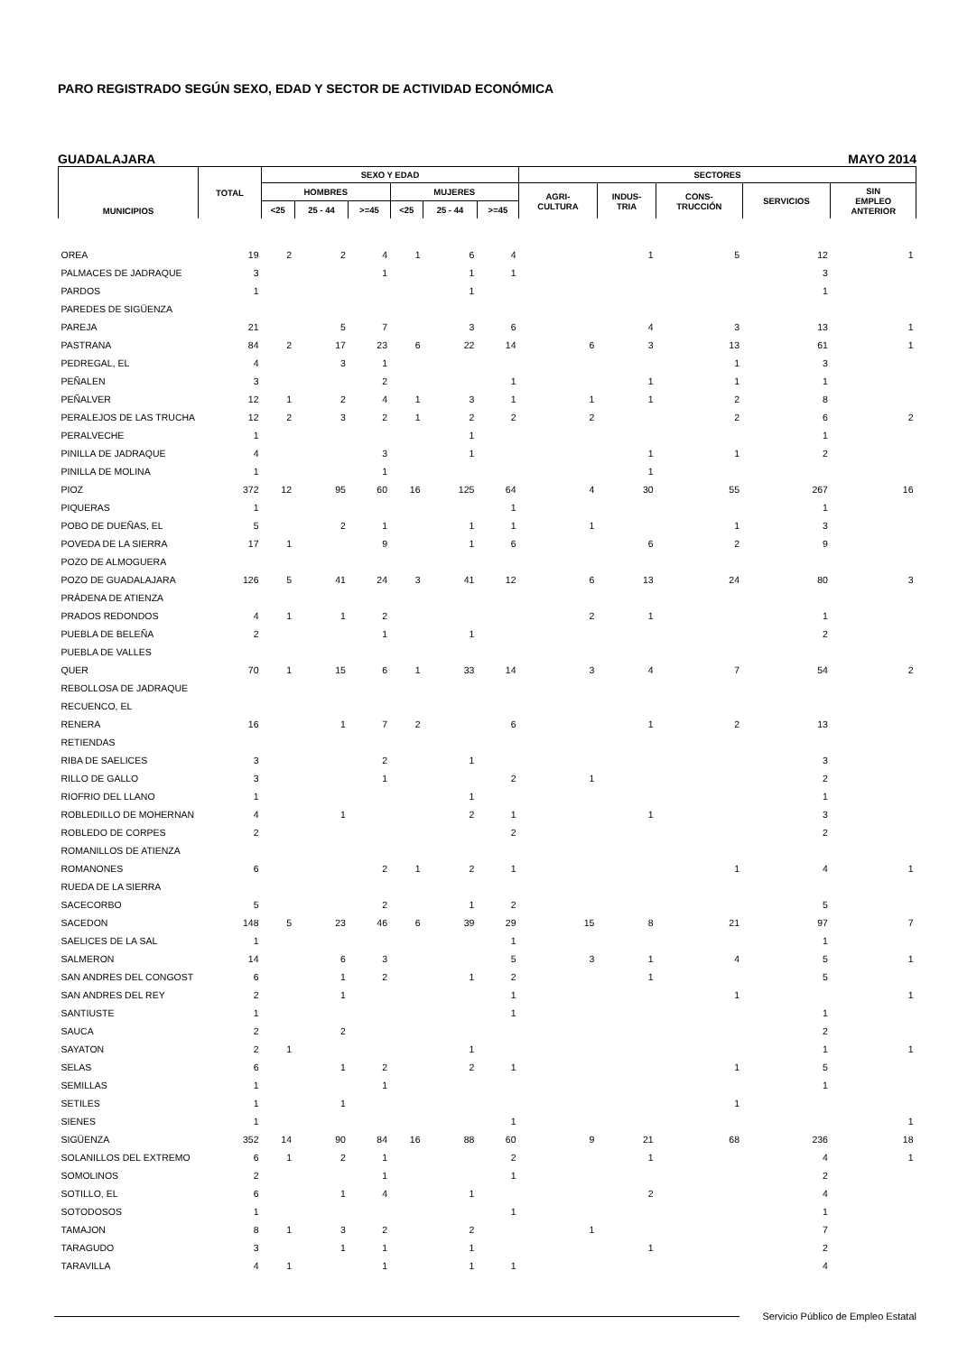PARO REGISTRADO SEGÚN SEXO, EDAD Y SECTOR DE ACTIVIDAD ECONÓMICA
GUADALAJARA MAYO 2014
| MUNICIPIOS | TOTAL | SEXO Y EDAD | | | | | | SECTORES | | | | |
| --- | --- | --- | --- | --- | --- | --- | --- | --- | --- | --- | --- | --- |
| | | HOMBRES | | | MUJERES | | | AGRI- CULTURA | INDUS- TRIA | CONS- TRUCCIÓN | SERVICIOS | SIN EMPLEO ANTERIOR |
| | | <25 | 25 - 44 | >=45 | <25 | 25 - 44 | >=45 | | | | | |
| OREA | 19 | 2 | 2 | 4 | 1 | 6 | 4 | | 1 | 5 | 12 | 1 |
| PALMACES DE JADRAQUE | 3 | | | 1 | | 1 | 1 | | | | 3 | |
| PARDOS | 1 | | | | | 1 | | | | | 1 | |
| PAREDES DE SIGÜENZA | | | | | | | | | | | | |
| PAREJA | 21 | | 5 | 7 | | 3 | 6 | | 4 | 3 | 13 | 1 |
| PASTRANA | 84 | 2 | 17 | 23 | 6 | 22 | 14 | 6 | 3 | 13 | 61 | 1 |
| PEDREGAL, EL | 4 | | 3 | 1 | | | | | | 1 | 3 | |
| PEÑALEN | 3 | | | 2 | | | 1 | | 1 | 1 | 1 | |
| PEÑALVER | 12 | 1 | 2 | 4 | 1 | 3 | 1 | 1 | 1 | 2 | 8 | |
| PERALEJOS DE LAS TRUCHA | 12 | 2 | 3 | 2 | 1 | 2 | 2 | 2 | | 2 | 6 | 2 |
| PERALVECHE | 1 | | | | | 1 | | | | | 1 | |
| PINILLA DE JADRAQUE | 4 | | | 3 | | 1 | | | 1 | 1 | 2 | |
| PINILLA DE MOLINA | 1 | | | 1 | | | | | 1 | | | |
| PIOZ | 372 | 12 | 95 | 60 | 16 | 125 | 64 | 4 | 30 | 55 | 267 | 16 |
| PIQUERAS | 1 | | | | | | 1 | | | | 1 | |
| POBO DE DUEÑAS, EL | 5 | | 2 | 1 | | 1 | 1 | 1 | | 1 | 3 | |
| POVEDA DE LA SIERRA | 17 | 1 | | 9 | | 1 | 6 | | 6 | 2 | 9 | |
| POZO DE ALMOGUERA | | | | | | | | | | | | |
| POZO DE GUADALAJARA | 126 | 5 | 41 | 24 | 3 | 41 | 12 | 6 | 13 | 24 | 80 | 3 |
| PRÁDENA DE ATIENZA | | | | | | | | | | | | |
| PRADOS REDONDOS | 4 | 1 | 1 | 2 | | | | 2 | 1 | | 1 | |
| PUEBLA DE BELEÑA | 2 | | | 1 | | 1 | | | | | 2 | |
| PUEBLA DE VALLES | | | | | | | | | | | | |
| QUER | 70 | 1 | 15 | 6 | 1 | 33 | 14 | 3 | 4 | 7 | 54 | 2 |
| REBOLLOSA DE JADRAQUE | | | | | | | | | | | | |
| RECUENCO, EL | | | | | | | | | | | | |
| RENERA | 16 | | 1 | 7 | 2 | | 6 | | 1 | 2 | 13 | |
| RETIENDAS | | | | | | | | | | | | |
| RIBA DE SAELICES | 3 | | | 2 | | 1 | | | | | 3 | |
| RILLO DE GALLO | 3 | | | 1 | | | 2 | 1 | | | 2 | |
| RIOFRIO DEL LLANO | 1 | | | | | 1 | | | | | 1 | |
| ROBLEDILLO DE MOHERNAN | 4 | | 1 | | | 2 | 1 | | 1 | | 3 | |
| ROBLEDO DE CORPES | 2 | | | | | | 2 | | | | 2 | |
| ROMANILLOS DE ATIENZA | | | | | | | | | | | | |
| ROMANONES | 6 | | | 2 | 1 | 2 | 1 | | | 1 | 4 | 1 |
| RUEDA DE LA SIERRA | | | | | | | | | | | | |
| SACECORBO | 5 | | | 2 | | 1 | 2 | | | | 5 | |
| SACEDON | 148 | 5 | 23 | 46 | 6 | 39 | 29 | 15 | 8 | 21 | 97 | 7 |
| SAELICES DE LA SAL | 1 | | | | | | 1 | | | | 1 | |
| SALMERON | 14 | | 6 | 3 | | | 5 | 3 | 1 | 4 | 5 | 1 |
| SAN ANDRES DEL CONGOST | 6 | | 1 | 2 | | 1 | 2 | | 1 | | 5 | |
| SAN ANDRES DEL REY | 2 | | 1 | | | | 1 | | | 1 | | 1 |
| SANTIUSTE | 1 | | | | | | 1 | | | | 1 | |
| SAUCA | 2 | | 2 | | | | | | | | 2 | |
| SAYATON | 2 | 1 | | | | 1 | | | | | 1 | 1 |
| SELAS | 6 | | 1 | 2 | | 2 | 1 | | | 1 | 5 | |
| SEMILLAS | 1 | | | 1 | | | | | | | 1 | |
| SETILES | 1 | | 1 | | | | | | | 1 | | |
| SIENES | 1 | | | | | | 1 | | | | | 1 |
| SIGÜENZA | 352 | 14 | 90 | 84 | 16 | 88 | 60 | 9 | 21 | 68 | 236 | 18 |
| SOLANILLOS DEL EXTREMO | 6 | 1 | 2 | 1 | | | 2 | | 1 | | 4 | 1 |
| SOMOLINOS | 2 | | | 1 | | | 1 | | | | 2 | |
| SOTILLO, EL | 6 | | 1 | 4 | | 1 | | | 2 | | 4 | |
| SOTODOSOS | 1 | | | | | | 1 | | | | 1 | |
| TAMAJON | 8 | 1 | 3 | 2 | | 2 | | 1 | | | 7 | |
| TARAGUDO | 3 | | 1 | 1 | | 1 | | | 1 | | 2 | |
| TARAVILLA | 4 | 1 | | 1 | | 1 | 1 | | | | 4 | |
Servicio Público de Empleo Estatal